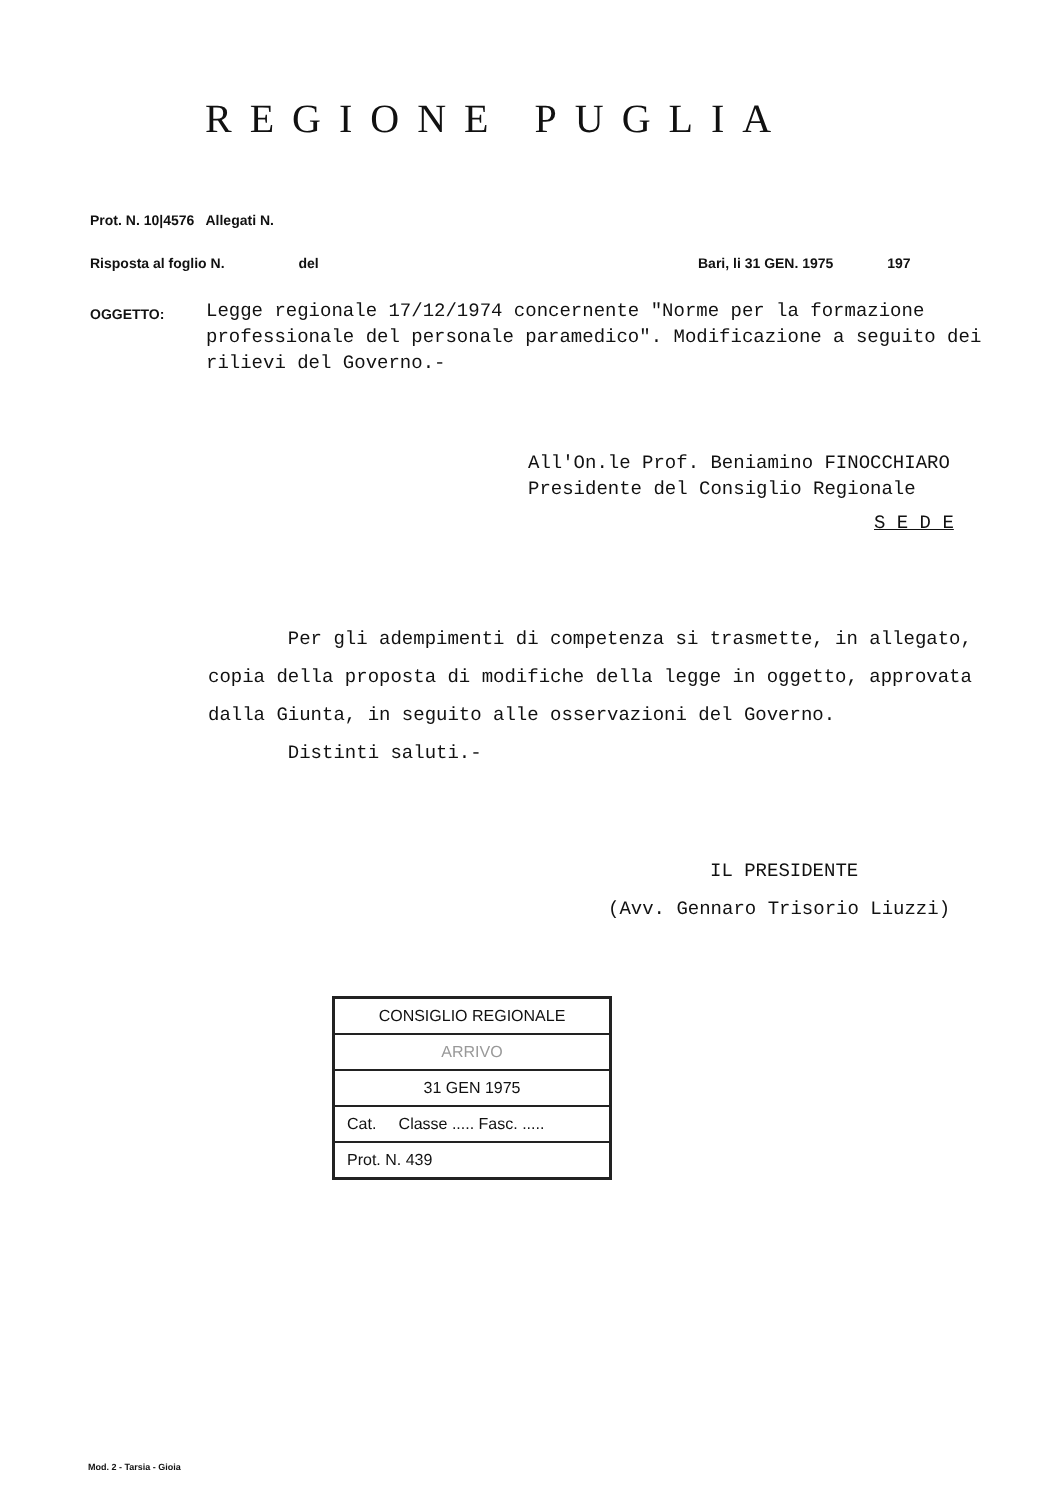REGIONE PUGLIA
Prot. N. 10|4576 Allegati N.
Risposta al foglio N. del Bari, li 31 GEN. 1975 197
OGGETTO:
Legge regionale 17/12/1974 concernente "Norme per la formazione professionale del personale paramedico". Modificazione a seguito dei rilievi del Governo.-
All'On.le Prof. Beniamino FINOCCHIARO
Presidente del Consiglio Regionale
S E D E
Per gli adempimenti di competenza si trasmette, in allegato, copia della proposta di modifiche della legge in oggetto, approvata dalla Giunta, in seguito alle osservazioni del Governo.
Distinti saluti.-
IL PRESIDENTE
(Avv. Gennaro Trisorio Liuzzi)
| CONSIGLIO REGIONALE |
| ARRIVO |
| 31 GEN 1975 |
| Cat. Classe ..... Fasc. ..... |
| Prot. N. 439 |
Mod. 2 - Tarsia - Gioia